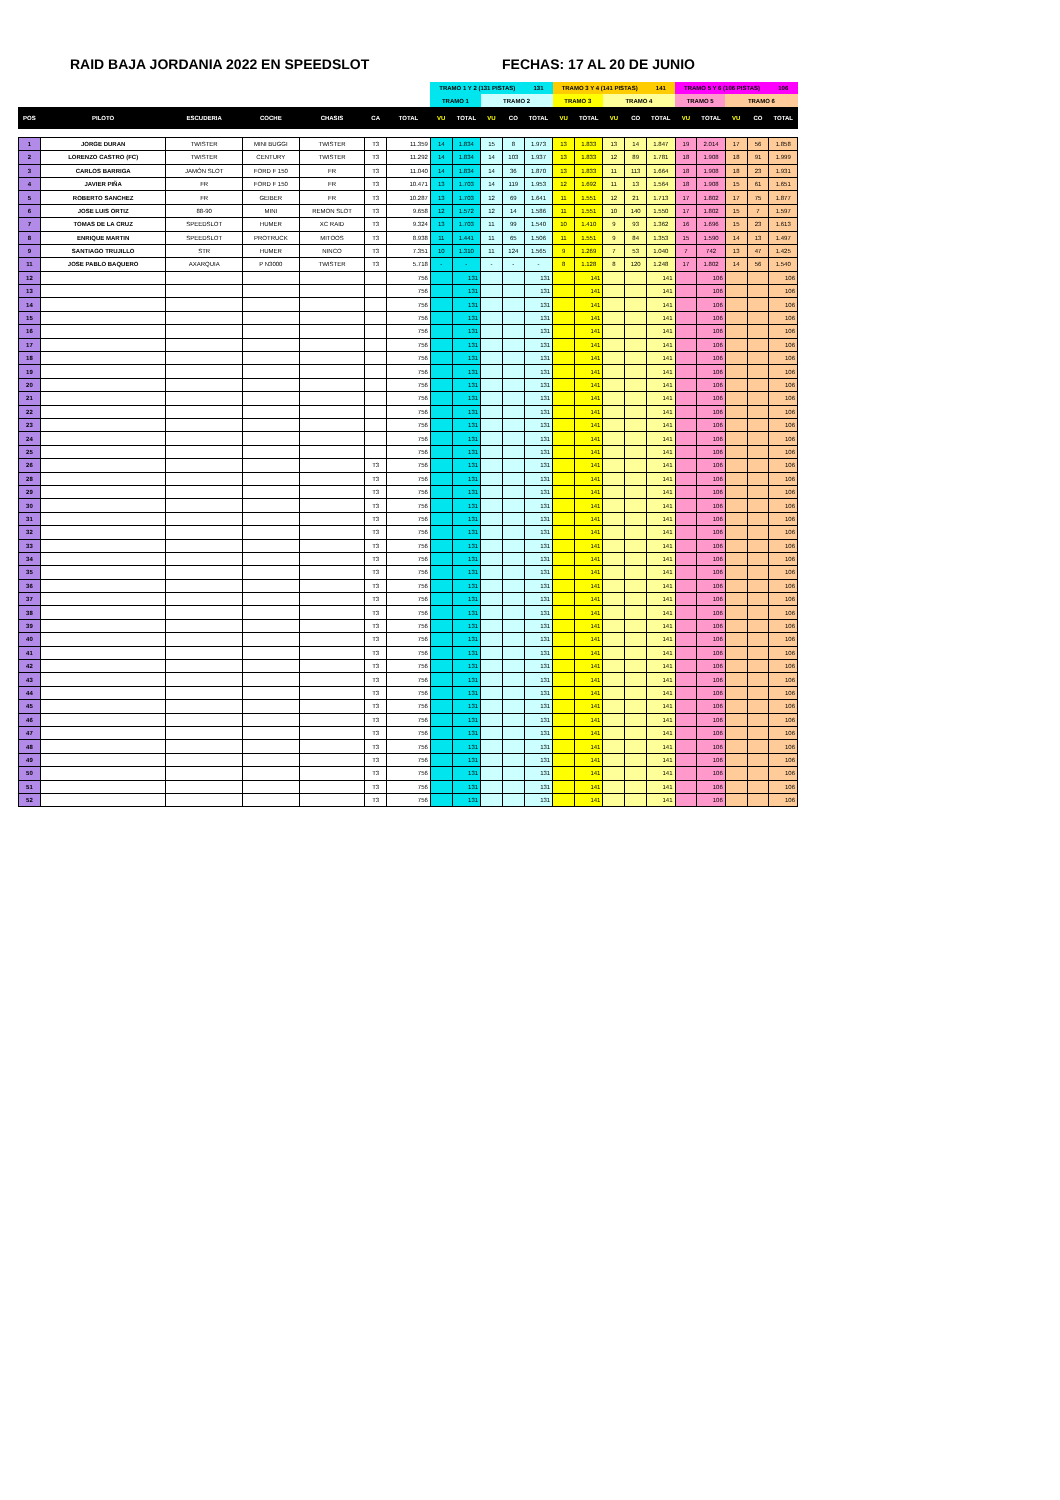RAID BAJA JORDANIA 2022 EN SPEEDSLOT FECHAS: 17 AL 20 DE JUNIO
| | | | | | | | TRAMO 1 Y 2 (131 PISTAS) | | | | 131 | TRAMO 3 Y 4 (141 PISTAS) | | | | 141 | TRAMO 5 Y 6 (106 PISTAS) | | | | 106 |
| | | | | | | | TRAMO 1 | | TRAMO 2 | | | TRAMO 3 | | TRAMO 4 | | | TRAMO 5 | | TRAMO 6 | | |
| POS | PILOTO | ESCUDERIA | COCHE | CHASIS | CA | TOTAL | VU | TOTAL | VU | CO | TOTAL | VU | TOTAL | VU | CO | TOTAL | VU | TOTAL | VU | CO | TOTAL |
| 1 | JORGE DURAN | TWISTER | MINI BUGGI | TWISTER | T3 | 11.359 | 14 | 1.834 | 15 | 8 | 1.973 | 13 | 1.833 | 13 | 14 | 1.847 | 19 | 2.014 | 17 | 56 | 1.858 |
| 2 | LORENZO CASTRO (FC) | TWISTER | CENTURY | TWISTER | T3 | 11.292 | 14 | 1.834 | 14 | 103 | 1.937 | 13 | 1.833 | 12 | 89 | 1.781 | 18 | 1.908 | 18 | 91 | 1.999 |
| 3 | CARLOS BARRIGA | JAMÓN SLOT | FORD F 150 | FR | T3 | 11.040 | 14 | 1.834 | 14 | 36 | 1.870 | 13 | 1.833 | 11 | 113 | 1.664 | 18 | 1.908 | 18 | 23 | 1.931 |
| 4 | JAVIER PIÑA | FR | FORD F 150 | FR | T3 | 10.471 | 13 | 1.703 | 14 | 119 | 1.953 | 12 | 1.692 | 11 | 13 | 1.564 | 18 | 1.908 | 15 | 61 | 1.651 |
| 5 | ROBERTO SANCHEZ | FR | GEIBER | FR | T3 | 10.287 | 13 | 1.703 | 12 | 69 | 1.641 | 11 | 1.551 | 12 | 21 | 1.713 | 17 | 1.802 | 17 | 75 | 1.877 |
| 6 | JOSE LUIS ORTIZ | 88-90 | MINI | REMON SLOT | T3 | 9.658 | 12 | 1.572 | 12 | 14 | 1.586 | 11 | 1.551 | 10 | 140 | 1.550 | 17 | 1.802 | 15 | 7 | 1.597 |
| 7 | TOMAS DE LA CRUZ | SPEEDSLOT | HUMER | XC RAID | T3 | 9.324 | 13 | 1.703 | 11 | 99 | 1.540 | 10 | 1.410 | 9 | 93 | 1.362 | 16 | 1.696 | 15 | 23 | 1.613 |
| 8 | ENRIQUE MARTIN | SPEEDSLOT | PROTRUCK | MITOOS | T3 | 8.938 | 11 | 1.441 | 11 | 65 | 1.506 | 11 | 1.551 | 9 | 84 | 1.353 | 15 | 1.590 | 14 | 13 | 1.497 |
| 9 | SANTIAGO TRUJILLO | STR | HUMER | NINCO | T3 | 7.351 | 10 | 1.310 | 11 | 124 | 1.565 | 9 | 1.269 | 7 | 53 | 1.040 | 7 | 742 | 13 | 47 | 1.425 |
| 11 | JOSE PABLO BAQUERO | AXARQUIA | P N3000 | TWISTER | T3 | 5.718 | - | - | - | - | - | 8 | 1.128 | 8 | 120 | 1.248 | 17 | 1.802 | 14 | 56 | 1.540 |
| 12 | | | | | | 756 | | 131 | | | 131 | | 141 | | | 141 | | 106 | | | 106 |
| 13 | | | | | | 756 | | 131 | | | 131 | | 141 | | | 141 | | 106 | | | 106 |
| 14 | | | | | | 756 | | 131 | | | 131 | | 141 | | | 141 | | 106 | | | 106 |
| 15 | | | | | | 756 | | 131 | | | 131 | | 141 | | | 141 | | 106 | | | 106 |
| 16 | | | | | | 756 | | 131 | | | 131 | | 141 | | | 141 | | 106 | | | 106 |
| 17 | | | | | | 756 | | 131 | | | 131 | | 141 | | | 141 | | 106 | | | 106 |
| 18 | | | | | | 756 | | 131 | | | 131 | | 141 | | | 141 | | 106 | | | 106 |
| 19 | | | | | | 756 | | 131 | | | 131 | | 141 | | | 141 | | 106 | | | 106 |
| 20 | | | | | | 756 | | 131 | | | 131 | | 141 | | | 141 | | 106 | | | 106 |
| 21 | | | | | | 756 | | 131 | | | 131 | | 141 | | | 141 | | 106 | | | 106 |
| 22 | | | | | | 756 | | 131 | | | 131 | | 141 | | | 141 | | 106 | | | 106 |
| 23 | | | | | | 756 | | 131 | | | 131 | | 141 | | | 141 | | 106 | | | 106 |
| 24 | | | | | | 756 | | 131 | | | 131 | | 141 | | | 141 | | 106 | | | 106 |
| 25 | | | | | | 756 | | 131 | | | 131 | | 141 | | | 141 | | 106 | | | 106 |
| 26 | | | | | T3 | 756 | | 131 | | | 131 | | 141 | | | 141 | | 106 | | | 106 |
| 28 | | | | | T3 | 756 | | 131 | | | 131 | | 141 | | | 141 | | 106 | | | 106 |
| 29 | | | | | T3 | 756 | | 131 | | | 131 | | 141 | | | 141 | | 106 | | | 106 |
| 30 | | | | | T3 | 756 | | 131 | | | 131 | | 141 | | | 141 | | 106 | | | 106 |
| 31 | | | | | T3 | 756 | | 131 | | | 131 | | 141 | | | 141 | | 106 | | | 106 |
| 32 | | | | | T3 | 756 | | 131 | | | 131 | | 141 | | | 141 | | 106 | | | 106 |
| 33 | | | | | T3 | 756 | | 131 | | | 131 | | 141 | | | 141 | | 106 | | | 106 |
| 34 | | | | | T3 | 756 | | 131 | | | 131 | | 141 | | | 141 | | 106 | | | 106 |
| 35 | | | | | T3 | 756 | | 131 | | | 131 | | 141 | | | 141 | | 106 | | | 106 |
| 36 | | | | | T3 | 756 | | 131 | | | 131 | | 141 | | | 141 | | 106 | | | 106 |
| 37 | | | | | T3 | 756 | | 131 | | | 131 | | 141 | | | 141 | | 106 | | | 106 |
| 38 | | | | | T3 | 756 | | 131 | | | 131 | | 141 | | | 141 | | 106 | | | 106 |
| 39 | | | | | T3 | 756 | | 131 | | | 131 | | 141 | | | 141 | | 106 | | | 106 |
| 40 | | | | | T3 | 756 | | 131 | | | 131 | | 141 | | | 141 | | 106 | | | 106 |
| 41 | | | | | T3 | 756 | | 131 | | | 131 | | 141 | | | 141 | | 106 | | | 106 |
| 42 | | | | | T3 | 756 | | 131 | | | 131 | | 141 | | | 141 | | 106 | | | 106 |
| 43 | | | | | T3 | 756 | | 131 | | | 131 | | 141 | | | 141 | | 106 | | | 106 |
| 44 | | | | | T3 | 756 | | 131 | | | 131 | | 141 | | | 141 | | 106 | | | 106 |
| 45 | | | | | T3 | 756 | | 131 | | | 131 | | 141 | | | 141 | | 106 | | | 106 |
| 46 | | | | | T3 | 756 | | 131 | | | 131 | | 141 | | | 141 | | 106 | | | 106 |
| 47 | | | | | T3 | 756 | | 131 | | | 131 | | 141 | | | 141 | | 106 | | | 106 |
| 48 | | | | | T3 | 756 | | 131 | | | 131 | | 141 | | | 141 | | 106 | | | 106 |
| 49 | | | | | T3 | 756 | | 131 | | | 131 | | 141 | | | 141 | | 106 | | | 106 |
| 50 | | | | | T3 | 756 | | 131 | | | 131 | | 141 | | | 141 | | 106 | | | 106 |
| 51 | | | | | T3 | 756 | | 131 | | | 131 | | 141 | | | 141 | | 106 | | | 106 |
| 52 | | | | | T3 | 756 | | 131 | | | 131 | | 141 | | | 141 | | 106 | | | 106 |